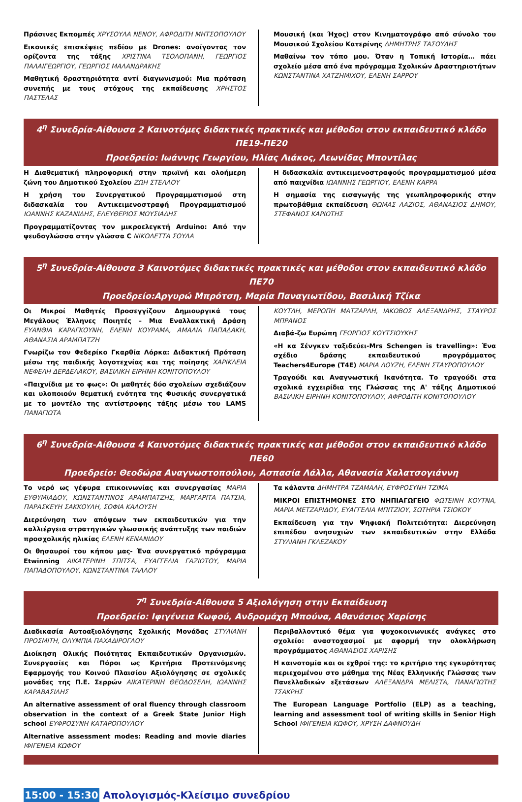Πράσινες Εκπομπές ΧΡΥΣΟΥΛΑ ΝΕΝΟΥ, ΑΦΡΟΔΙΤΗ ΜΗΤΣΟΠΟΥΛΟΥ
Εικονικές επισκέψεις πεδίου με Drones: ανοίγοντας τον ορίζοντα της τάξης ΧΡΙΣΤΙΝΑ ΤΣΟΛΟΠΑΝΗ, ΓΕΩΡΓΙΟΣ ΠΑΛΑΙΓΕΩΡΓΙΟΥ, ΓΕΩΡΓΙΟΣ ΜΑΛΑΝΔΡΑΚΗΣ
Μαθητική δραστηριότητα αντί διαγωνισμού: Μια πρόταση συνεπής με τους στόχους της εκπαίδευσης ΧΡΗΣΤΟΣ ΠΑΣΤΕΛΑΣ
Μουσική (και Ήχος) στον Κινηματογράφο από σύνολο του Μουσικού Σχολείου Κατερίνης ΔΗΜΗΤΡΗΣ ΤΑΣΟΥΔΗΣ
Μαθαίνω τον τόπο μου. Όταν η Τοπική Ιστορία… πάει σχολείο μέσα από ένα πρόγραμμα Σχολικών Δραστηριοτήτων ΚΩΝΣΤΑΝΤΙΝΑ ΧΑΤΖΗΜΙΧΟΥ, ΕΛΕΝΗ ΣΑΡΡΟΥ
4<sup>η</sup> Συνεδρία-Αίθουσα 2 Καινοτόμες διδακτικές πρακτικές και μέθοδοι στον εκπαιδευτικό κλάδο ΠΕ19-ΠΕ20
Προεδρείο: Ιωάννης Γεωργίου, Ηλίας Λιάκος, Λεωνίδας Μποντίλας
Η Διαθεματική πληροφορική στην πρωϊνή και ολοήμερη ζώνη του Δημοτικού Σχολείου ΖΩΗ ΣΤΕΛΛΟΥ
Η χρήση του Συνεργατικού Προγραμματισμού στη διδασκαλία του Αντικειμενοστραφή Προγραμματισμού ΙΩΑΝΝΗΣ ΚΑΖΑΝΙΔΗΣ, ΕΛΕΥΘΕΡΙΟΣ ΜΩΥΣΙΑΔΗΣ
Προγραμματίζοντας τον μικροελεγκτή Arduino: Από την ψευδογλώσσα στην γλώσσα C ΝΙΚΟΛΕΤΤΑ ΣΟΥΛΑ
Η διδασκαλία αντικειμενοστραφούς προγραμματισμού μέσα από παιχνίδια ΙΩΑΝΝΗΣ ΓΕΩΡΓΙΟΥ, ΕΛΕΝΗ ΚΑΡΡΑ
Η σημασία της εισαγωγής της γεωπληροφορικής στην πρωτοβάθμια εκπαίδευση ΘΩΜΑΣ ΛΑΖΙΟΣ, ΑΘΑΝΑΣΙΟΣ ΔΗΜΟΥ, ΣΤΕΦΑΝΟΣ ΚΑΡΙΩΤΗΣ
5<sup>η</sup> Συνεδρία-Αίθουσα 3 Καινοτόμες διδακτικές πρακτικές και μέθοδοι στον εκπαιδευτικό κλάδο ΠΕ70
Προεδρείο:Αργυρώ Μπρότση, Μαρία Παναγιωτίδου, Βασιλική Τζίκα
Οι Μικροί Μαθητές Προσεγγίζουν Δημιουργικά τους Μεγάλους Έλληνες Ποιητές – Μια Εναλλακτική Δράση ΕΥΑΝΘΙΑ ΚΑΡΑΓΚΟΥΝΗ, ΕΛΕΝΗ ΚΟΥΡΑΜΑ, ΑΜΑΛΙΑ ΠΑΠΑΔΑΚΗ, ΑΘΑΝΑΣΙΑ ΑΡΑΜΠΑΤΖΗ
Γνωρίζω τον Φεδερίκο Γκαρθία Λόρκα: Διδακτική Πρόταση μέσω της παιδικής λογοτεχνίας και της ποίησης ΧΑΡΙΚΛΕΙΑ ΝΕΦΕΛΗ ΔΕΡΔΕΛΑΚΟΥ, ΒΑΣΙΛΙΚΗ ΕΙΡΗΝΗ ΚΟΝΙΤΟΠΟΥΛΟΥ
«Παιχνίδια με το φως»: Οι μαθητές δύο σχολείων σχεδιάζουν και υλοποιούν θεματική ενότητα της Φυσικής συνεργατικά με το μοντέλο της αντίστροφης τάξης μέσω του LAMS ΠΑΝΑΓΙΩΤΑ
ΚΟΥΤΛΗ, ΜΕΡΟΠΗ ΜΑΤΖΑΡΛΗ, ΙΑΚΩΒΟΣ ΑΛΕΞΑΝΔΡΗΣ, ΣΤΑΥΡΟΣ ΜΠΡΑΝΟΣ
Διαβά-ζω Ευρώπη ΓΕΩΡΓΙΟΣ ΚΟΥΤΣΙΟΥΚΗΣ
«Η κα Σένγκεν ταξιδεύει-Mrs Schengen is travelling»: Ένα σχέδιο δράσης εκπαιδευτικού προγράμματος Teachers4Europe (T4E) ΜΑΡΙΑ ΛΟΥΖΗ, ΕΛΕΝΗ ΣΤΑΥΡΟΠΟΥΛΟΥ
Τραγούδι και Αναγνωστική Ικανότητα. Το τραγούδι στα σχολικά εγχειρίδια της Γλώσσας της Α' τάξης Δημοτικού ΒΑΣΙΛΙΚΗ ΕΙΡΗΝΗ ΚΟΝΙΤΟΠΟΥΛΟΥ, ΑΦΡΟΔΙΤΗ ΚΟΝΙΤΟΠΟΥΛΟΥ
6<sup>η</sup> Συνεδρία-Αίθουσα 4 Καινοτόμες διδακτικές πρακτικές και μέθοδοι στον εκπαιδευτικό κλάδο ΠΕ60
Προεδρείο: Θεοδώρα Αναγνωστοπούλου, Ασπασία Λάλλα, Αθανασία Χαλατσογιάννη
Το νερό ως γέφυρα επικοινωνίας και συνεργασίας ΜΑΡΙΑ ΕΥΘΥΜΙΑΔΟΥ, ΚΩΝΣΤΑΝΤΙΝΟΣ ΑΡΑΜΠΑΤΖΗΣ, ΜΑΡΓΑΡΙΤΑ ΠΑΤΣΙΑ, ΠΑΡΑΣΚΕΥΗ ΣΑΚΚΟΥΛΗ, ΣΟΦΙΑ ΚΑΛΟΥΣΗ
Διερεύνηση των απόψεων των εκπαιδευτικών για την καλλιέργεια στρατηγικών γλωσσικής ανάπτυξης των παιδιών προσχολικής ηλικίας ΕΛΕΝΗ ΚΕΝΑΝΙΔΟΥ
Οι θησαυροί του κήπου μας- Ένα συνεργατικό πρόγραμμα Etwinning ΑΙΚΑΤΕΡΙΝΗ ΣΠΙΤΣΑ, ΕΥΑΓΓΕΛΙΑ ΓΑΖΙΩΤΟΥ, ΜΑΡΙΑ ΠΑΠΑΔΟΠΟΥΛΟΥ, ΚΩΝΣΤΑΝΤΙΝΑ ΤΑΛΛΟΥ
Τα κάλαντα ΔΗΜΗΤΡΑ ΤΖΑΜΑΛΗ, ΕΥΦΡΟΣΥΝΗ ΤΖΙΜΑ
ΜΙΚΡΟΙ ΕΠΙΣΤΗΜΟΝΕΣ ΣΤΟ ΝΗΠΙΑΓΩΓΕΙΟ ΦΩΤΕΙΝΗ ΚΟΥΤΝΑ, ΜΑΡΙΑ ΜΕΤΖΑΡΙΔΟΥ, ΕΥΑΓΓΕΛΙΑ ΜΠΙΤΖΙΟΥ, ΣΩΤΗΡΙΑ ΤΣΙΟΚΟΥ
Εκπαίδευση για την Ψηφιακή Πολιτειότητα: Διερεύνηση επιπέδου ανησυχιών των εκπαιδευτικών στην Ελλάδα ΣΤΥΛΙΑΝΗ ΓΚΛΕΖΑΚΟΥ
7<sup>η</sup> Συνεδρία-Αίθουσα 5 Αξιολόγηση στην Εκπαίδευση
Προεδρείο: Ιφιγένεια Κωφού, Ανδρομάχη Μπούνα, Αθανάσιος Χαρίσης
Διαδικασία Αυτοαξιολόγησης Σχολικής Μονάδας ΣΤΥΛΙΑΝΗ ΠΡΟΣΜΙΤΗ, ΟΛΥΜΠΙΑ ΠΑΧΑΔΙΡΟΓΛΟΥ
Διοίκηση Ολικής Ποιότητας Εκπαιδευτικών Οργανισμών. Συνεργασίες και Πόροι ως Κριτήρια Προτεινόμενης Εφαρμογής του Κοινού Πλαισίου Αξιολόγησης σε σχολικές μονάδες της Π.Ε. Σερρών ΑΙΚΑΤΕΡΙΝΗ ΘΕΟΔΟΣΕΛΗ, ΙΩΑΝΝΗΣ ΚΑΡΑΒΑΣΙΛΗΣ
An alternative assessment of oral fluency through classroom observation in the context of a Greek State Junior High school ΕΥΦΡΟΣΥΝΗ ΚΑΤΑΡΟΠΟΥΛΟΥ
Alternative assessment modes: Reading and movie diaries ΙΦΙΓΕΝΕΙΑ ΚΩΦΟΥ
Περιβαλλοντικό θέμα για ψυχοκοινωνικές ανάγκες στο σχολείο: αναστοχασμοί με αφορμή την ολοκλήρωση προγράμματος ΑΘΑΝΑΣΙΟΣ ΧΑΡΙΣΗΣ
Η καινοτομία και οι εχθροί της: το κριτήριο της εγκυρότητας περιεχομένου στο μάθημα της Νέας Ελληνικής Γλώσσας των Πανελλαδικών εξετάσεων ΑΛΕΞΑΝΔΡΑ ΜΕΛΙΣΤΑ, ΠΑΝΑΓΙΩΤΗΣ ΤΣΑΚΡΗΣ
The European Language Portfolio (ELP) as a teaching, learning and assessment tool of writing skills in Senior High School ΙΦΙΓΕΝΕΙΑ ΚΩΦΟΥ, ΧΡΥΣΗ ΔΑΦΝΟΥΔΗ
15:00 - 15:30 Απολογισμός-Κλείσιμο συνεδρίου